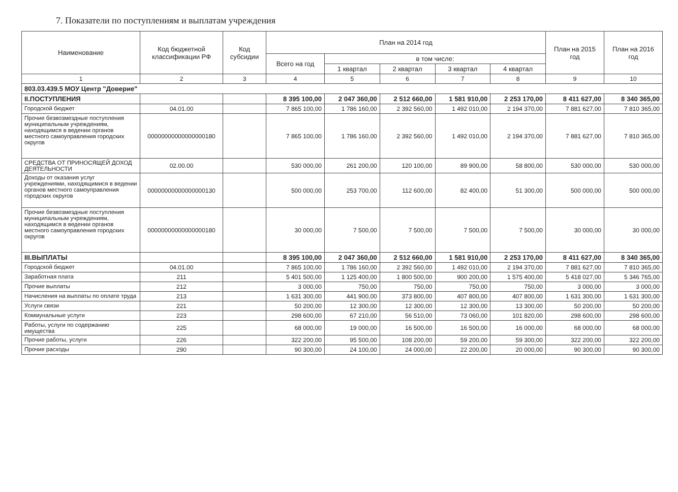7. Показатели по поступлениям и выплатам учреждения
| Наименование | Код бюджетной классификации РФ | Код субсидии | План на 2014 год | | | | | План на 2015 год | План на 2016 год |
| --- | --- | --- | --- | --- | --- | --- | --- | --- | --- |
| | | | Всего на год | в том числе: | | | | | |
| | | | | 1 квартал | 2 квартал | 3 квартал | 4 квартал | | |
| 1 | 2 | 3 | 4 | 5 | 6 | 7 | 8 | 9 | 10 |
| 803.03.439.5 МОУ Центр "Доверие" | | | | | | | | | |
| II.ПОСТУПЛЕНИЯ | | | 8 395 100,00 | 2 047 360,00 | 2 512 660,00 | 1 581 910,00 | 2 253 170,00 | 8 411 627,00 | 8 340 365,00 |
| Городской бюджет | 04.01.00 | | 7 865 100,00 | 1 786 160,00 | 2 392 560,00 | 1 492 010,00 | 2 194 370,00 | 7 881 627,00 | 7 810 365,00 |
| Прочие безвозмездные поступления муниципальным учреждениям, находящимся в ведении органов местного самоуправления городских округов | 00000000000000000180 | | 7 865 100,00 | 1 786 160,00 | 2 392 560,00 | 1 492 010,00 | 2 194 370,00 | 7 881 627,00 | 7 810 365,00 |
| СРЕДСТВА ОТ ПРИНОСЯЩЕЙ ДОХОД ДЕЯТЕЛЬНОСТИ | 02.00.00 | | 530 000,00 | 261 200,00 | 120 100,00 | 89 900,00 | 58 800,00 | 530 000,00 | 530 000,00 |
| Доходы от оказания услуг учреждениями, находящимися в ведении органов местного самоуправления городских округов | 00000000000000000130 | | 500 000,00 | 253 700,00 | 112 600,00 | 82 400,00 | 51 300,00 | 500 000,00 | 500 000,00 |
| Прочие безвозмездные поступления муниципальным учреждениям, находящимся в ведении органов местного самоуправления городских округов | 00000000000000000180 | | 30 000,00 | 7 500,00 | 7 500,00 | 7 500,00 | 7 500,00 | 30 000,00 | 30 000,00 |
| III.ВЫПЛАТЫ | | | 8 395 100,00 | 2 047 360,00 | 2 512 660,00 | 1 581 910,00 | 2 253 170,00 | 8 411 627,00 | 8 340 365,00 |
| Городской бюджет | 04.01.00 | | 7 865 100,00 | 1 786 160,00 | 2 392 560,00 | 1 492 010,00 | 2 194 370,00 | 7 881 627,00 | 7 810 365,00 |
| Заработная плата | 211 | | 5 401 500,00 | 1 125 400,00 | 1 800 500,00 | 900 200,00 | 1 575 400,00 | 5 418 027,00 | 5 346 765,00 |
| Прочие выплаты | 212 | | 3 000,00 | 750,00 | 750,00 | 750,00 | 750,00 | 3 000,00 | 3 000,00 |
| Начисления на выплаты по оплате труда | 213 | | 1 631 300,00 | 441 900,00 | 373 800,00 | 407 800,00 | 407 800,00 | 1 631 300,00 | 1 631 300,00 |
| Услуги связи | 221 | | 50 200,00 | 12 300,00 | 12 300,00 | 12 300,00 | 13 300,00 | 50 200,00 | 50 200,00 |
| Коммунальные услуги | 223 | | 298 600,00 | 67 210,00 | 56 510,00 | 73 060,00 | 101 820,00 | 298 600,00 | 298 600,00 |
| Работы, услуги по содержанию имущества | 225 | | 68 000,00 | 19 000,00 | 16 500,00 | 16 500,00 | 16 000,00 | 68 000,00 | 68 000,00 |
| Прочие работы, услуги | 226 | | 322 200,00 | 95 500,00 | 108 200,00 | 59 200,00 | 59 300,00 | 322 200,00 | 322 200,00 |
| Прочие расходы | 290 | | 90 300,00 | 24 100,00 | 24 000,00 | 22 200,00 | 20 000,00 | 90 300,00 | 90 300,00 |